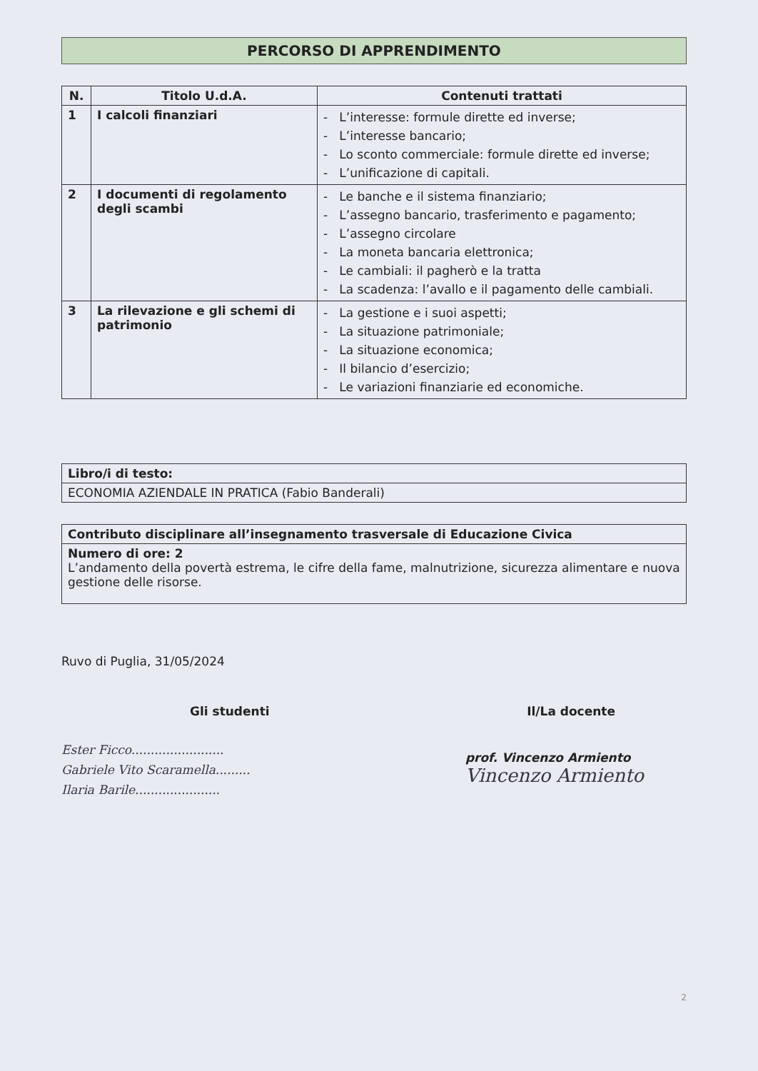PERCORSO DI APPRENDIMENTO
| N. | Titolo U.d.A. | Contenuti trattati |
| --- | --- | --- |
| 1 | I calcoli finanziari | - L’interesse: formule dirette ed inverse; - L’interesse bancario; - Lo sconto commerciale: formule dirette ed inverse; - L’unificazione di capitali. |
| 2 | I documenti di regolamento degli scambi | - Le banche e il sistema finanziario; - L’assegno bancario, trasferimento e pagamento; - L’assegno circolare - La moneta bancaria elettronica; - Le cambiali: il pagherò e la tratta - La scadenza: l’avallo e il pagamento delle cambiali. |
| 3 | La rilevazione e gli schemi di patrimonio | - La gestione e i suoi aspetti; - La situazione patrimoniale; - La situazione economica; - Il bilancio d’esercizio; - Le variazioni finanziarie ed economiche. |
| Libro/i di testo: |
| ECONOMIA AZIENDALE IN PRATICA (Fabio Banderali) |
| Contributo disciplinare all’insegnamento trasversale di Educazione Civica |
| Numero di ore: 2 L’andamento della povertà estrema, le cifre della fame, malnutrizione, sicurezza alimentare e nuova gestione delle risorse. |
Ruvo di Puglia, 31/05/2024
Gli studenti Il/La docente
Ester Ficco........................
Gabriele Vito Scaramella.........
Ilaria Barile......................
prof. Vincenzo Armiento
Vincenzo Armiento
2